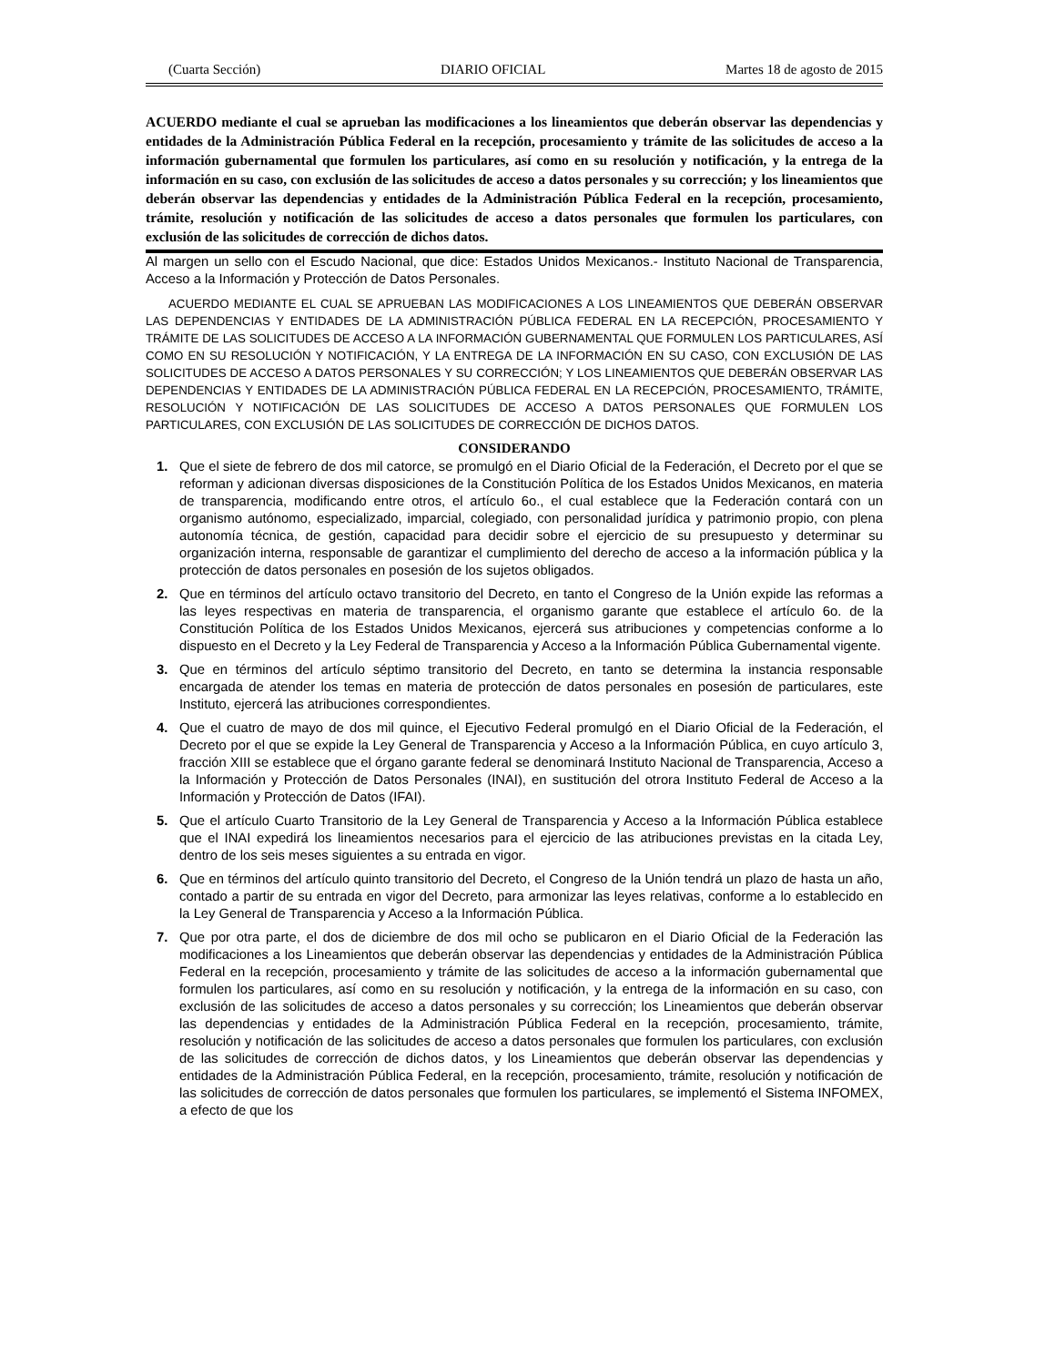(Cuarta Sección) DIARIO OFICIAL Martes 18 de agosto de 2015
ACUERDO mediante el cual se aprueban las modificaciones a los lineamientos que deberán observar las dependencias y entidades de la Administración Pública Federal en la recepción, procesamiento y trámite de las solicitudes de acceso a la información gubernamental que formulen los particulares, así como en su resolución y notificación, y la entrega de la información en su caso, con exclusión de las solicitudes de acceso a datos personales y su corrección; y los lineamientos que deberán observar las dependencias y entidades de la Administración Pública Federal en la recepción, procesamiento, trámite, resolución y notificación de las solicitudes de acceso a datos personales que formulen los particulares, con exclusión de las solicitudes de corrección de dichos datos.
Al margen un sello con el Escudo Nacional, que dice: Estados Unidos Mexicanos.- Instituto Nacional de Transparencia, Acceso a la Información y Protección de Datos Personales.
ACUERDO MEDIANTE EL CUAL SE APRUEBAN LAS MODIFICACIONES A LOS LINEAMIENTOS QUE DEBERÁN OBSERVAR LAS DEPENDENCIAS Y ENTIDADES DE LA ADMINISTRACIÓN PÚBLICA FEDERAL EN LA RECEPCIÓN, PROCESAMIENTO Y TRÁMITE DE LAS SOLICITUDES DE ACCESO A LA INFORMACIÓN GUBERNAMENTAL QUE FORMULEN LOS PARTICULARES, ASÍ COMO EN SU RESOLUCIÓN Y NOTIFICACIÓN, Y LA ENTREGA DE LA INFORMACIÓN EN SU CASO, CON EXCLUSIÓN DE LAS SOLICITUDES DE ACCESO A DATOS PERSONALES Y SU CORRECCIÓN; Y LOS LINEAMIENTOS QUE DEBERÁN OBSERVAR LAS DEPENDENCIAS Y ENTIDADES DE LA ADMINISTRACIÓN PÚBLICA FEDERAL EN LA RECEPCIÓN, PROCESAMIENTO, TRÁMITE, RESOLUCIÓN Y NOTIFICACIÓN DE LAS SOLICITUDES DE ACCESO A DATOS PERSONALES QUE FORMULEN LOS PARTICULARES, CON EXCLUSIÓN DE LAS SOLICITUDES DE CORRECCIÓN DE DICHOS DATOS.
CONSIDERANDO
1. Que el siete de febrero de dos mil catorce, se promulgó en el Diario Oficial de la Federación, el Decreto por el que se reforman y adicionan diversas disposiciones de la Constitución Política de los Estados Unidos Mexicanos, en materia de transparencia, modificando entre otros, el artículo 6o., el cual establece que la Federación contará con un organismo autónomo, especializado, imparcial, colegiado, con personalidad jurídica y patrimonio propio, con plena autonomía técnica, de gestión, capacidad para decidir sobre el ejercicio de su presupuesto y determinar su organización interna, responsable de garantizar el cumplimiento del derecho de acceso a la información pública y la protección de datos personales en posesión de los sujetos obligados.
2. Que en términos del artículo octavo transitorio del Decreto, en tanto el Congreso de la Unión expide las reformas a las leyes respectivas en materia de transparencia, el organismo garante que establece el artículo 6o. de la Constitución Política de los Estados Unidos Mexicanos, ejercerá sus atribuciones y competencias conforme a lo dispuesto en el Decreto y la Ley Federal de Transparencia y Acceso a la Información Pública Gubernamental vigente.
3. Que en términos del artículo séptimo transitorio del Decreto, en tanto se determina la instancia responsable encargada de atender los temas en materia de protección de datos personales en posesión de particulares, este Instituto, ejercerá las atribuciones correspondientes.
4. Que el cuatro de mayo de dos mil quince, el Ejecutivo Federal promulgó en el Diario Oficial de la Federación, el Decreto por el que se expide la Ley General de Transparencia y Acceso a la Información Pública, en cuyo artículo 3, fracción XIII se establece que el órgano garante federal se denominará Instituto Nacional de Transparencia, Acceso a la Información y Protección de Datos Personales (INAI), en sustitución del otrora Instituto Federal de Acceso a la Información y Protección de Datos (IFAI).
5. Que el artículo Cuarto Transitorio de la Ley General de Transparencia y Acceso a la Información Pública establece que el INAI expedirá los lineamientos necesarios para el ejercicio de las atribuciones previstas en la citada Ley, dentro de los seis meses siguientes a su entrada en vigor.
6. Que en términos del artículo quinto transitorio del Decreto, el Congreso de la Unión tendrá un plazo de hasta un año, contado a partir de su entrada en vigor del Decreto, para armonizar las leyes relativas, conforme a lo establecido en la Ley General de Transparencia y Acceso a la Información Pública.
7. Que por otra parte, el dos de diciembre de dos mil ocho se publicaron en el Diario Oficial de la Federación las modificaciones a los Lineamientos que deberán observar las dependencias y entidades de la Administración Pública Federal en la recepción, procesamiento y trámite de las solicitudes de acceso a la información gubernamental que formulen los particulares, así como en su resolución y notificación, y la entrega de la información en su caso, con exclusión de las solicitudes de acceso a datos personales y su corrección; los Lineamientos que deberán observar las dependencias y entidades de la Administración Pública Federal en la recepción, procesamiento, trámite, resolución y notificación de las solicitudes de acceso a datos personales que formulen los particulares, con exclusión de las solicitudes de corrección de dichos datos, y los Lineamientos que deberán observar las dependencias y entidades de la Administración Pública Federal, en la recepción, procesamiento, trámite, resolución y notificación de las solicitudes de corrección de datos personales que formulen los particulares, se implementó el Sistema INFOMEX, a efecto de que los